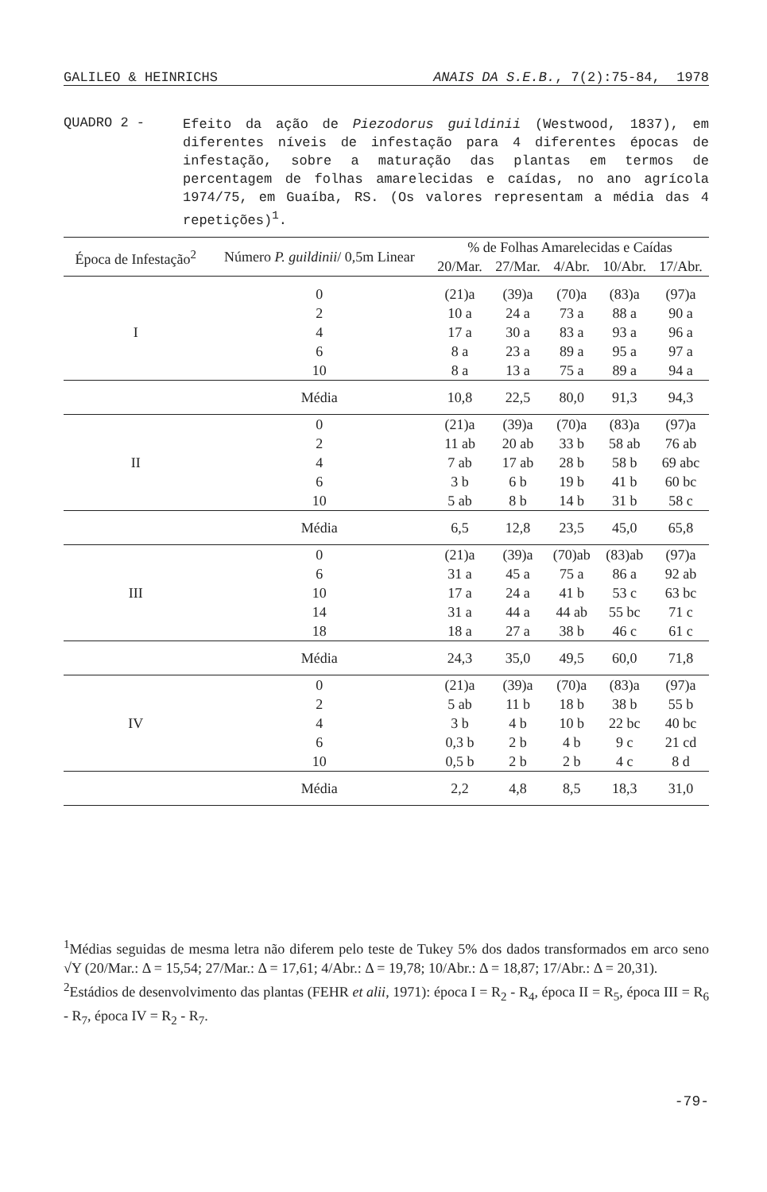GALILEO & HEINRICHS ANAIS DA S.E.B., 7(2):75-84, 1978
QUADRO 2 -
Efeito da ação de Piezodorus guildinii (Westwood, 1837), em diferentes níveis de infestação para 4 diferentes épocas de infestação, sobre a maturação das plantas em termos de percentagem de folhas amarelecidas e caídas, no ano agrícola 1974/75, em Guaíba, RS. (Os valores representam a média das 4 repetições)<sup>1</sup>.
| Época de Infestação<sup>2</sup> | Número P. guildinii / 0,5m Linear | % de Folhas Amarelecidas e Caídas | | | | |
| --- | --- | --- | --- | --- | --- | --- |
| | | 20/Mar. | 27/Mar. | 4/Abr. | 10/Abr. | 17/Abr. |
| I | 0 | (21)a | (39)a | (70)a | (83)a | (97)a |
| | 2 | 10 a | 24 a | 73 a | 88 a | 90 a |
| | 4 | 17 a | 30 a | 83 a | 93 a | 96 a |
| | 6 | 8 a | 23 a | 89 a | 95 a | 97 a |
| | 10 | 8 a | 13 a | 75 a | 89 a | 94 a |
| | Média | 10,8 | 22,5 | 80,0 | 91,3 | 94,3 |
| II | 0 | (21)a | (39)a | (70)a | (83)a | (97)a |
| | 2 | 11 ab | 20 ab | 33 b | 58 ab | 76 ab |
| | 4 | 7 ab | 17 ab | 28 b | 58 b | 69 abc |
| | 6 | 3 b | 6 b | 19 b | 41 b | 60 bc |
| | 10 | 5 ab | 8 b | 14 b | 31 b | 58 c |
| | Média | 6,5 | 12,8 | 23,5 | 45,0 | 65,8 |
| III | 0 | (21)a | (39)a | (70)ab | (83)ab | (97)a |
| | 6 | 31 a | 45 a | 75 a | 86 a | 92 ab |
| | 10 | 17 a | 24 a | 41 b | 53 c | 63 bc |
| | 14 | 31 a | 44 a | 44 ab | 55 bc | 71 c |
| | 18 | 18 a | 27 a | 38 b | 46 c | 61 c |
| | Média | 24,3 | 35,0 | 49,5 | 60,0 | 71,8 |
| IV | 0 | (21)a | (39)a | (70)a | (83)a | (97)a |
| | 2 | 5 ab | 11 b | 18 b | 38 b | 55 b |
| | 4 | 3 b | 4 b | 10 b | 22 bc | 40 bc |
| | 6 | 0,3 b | 2 b | 4 b | 9 c | 21 cd |
| | 10 | 0,5 b | 2 b | 2 b | 4 c | 8 d |
| | Média | 2,2 | 4,8 | 8,5 | 18,3 | 31,0 |
<sup>1</sup> Médias seguidas de mesma letra não diferem pelo teste de Tukey 5% dos dados transformados em arco seno √Y (20/Mar.: Δ = 15,54; 27/Mar.: Δ = 17,61; 4/Abr.: Δ = 19,78; 10/Abr.: Δ = 18,87; 17/Abr.: Δ = 20,31).
<sup>2</sup> Estádios de desenvolvimento das plantas (FEHR et alii, 1971): época I = R<sub>2</sub> - R<sub>4</sub>, época II = R<sub>5</sub>, época III = R<sub>6</sub> - R<sub>7</sub>, época IV = R<sub>2</sub> - R<sub>7</sub>.
-79-